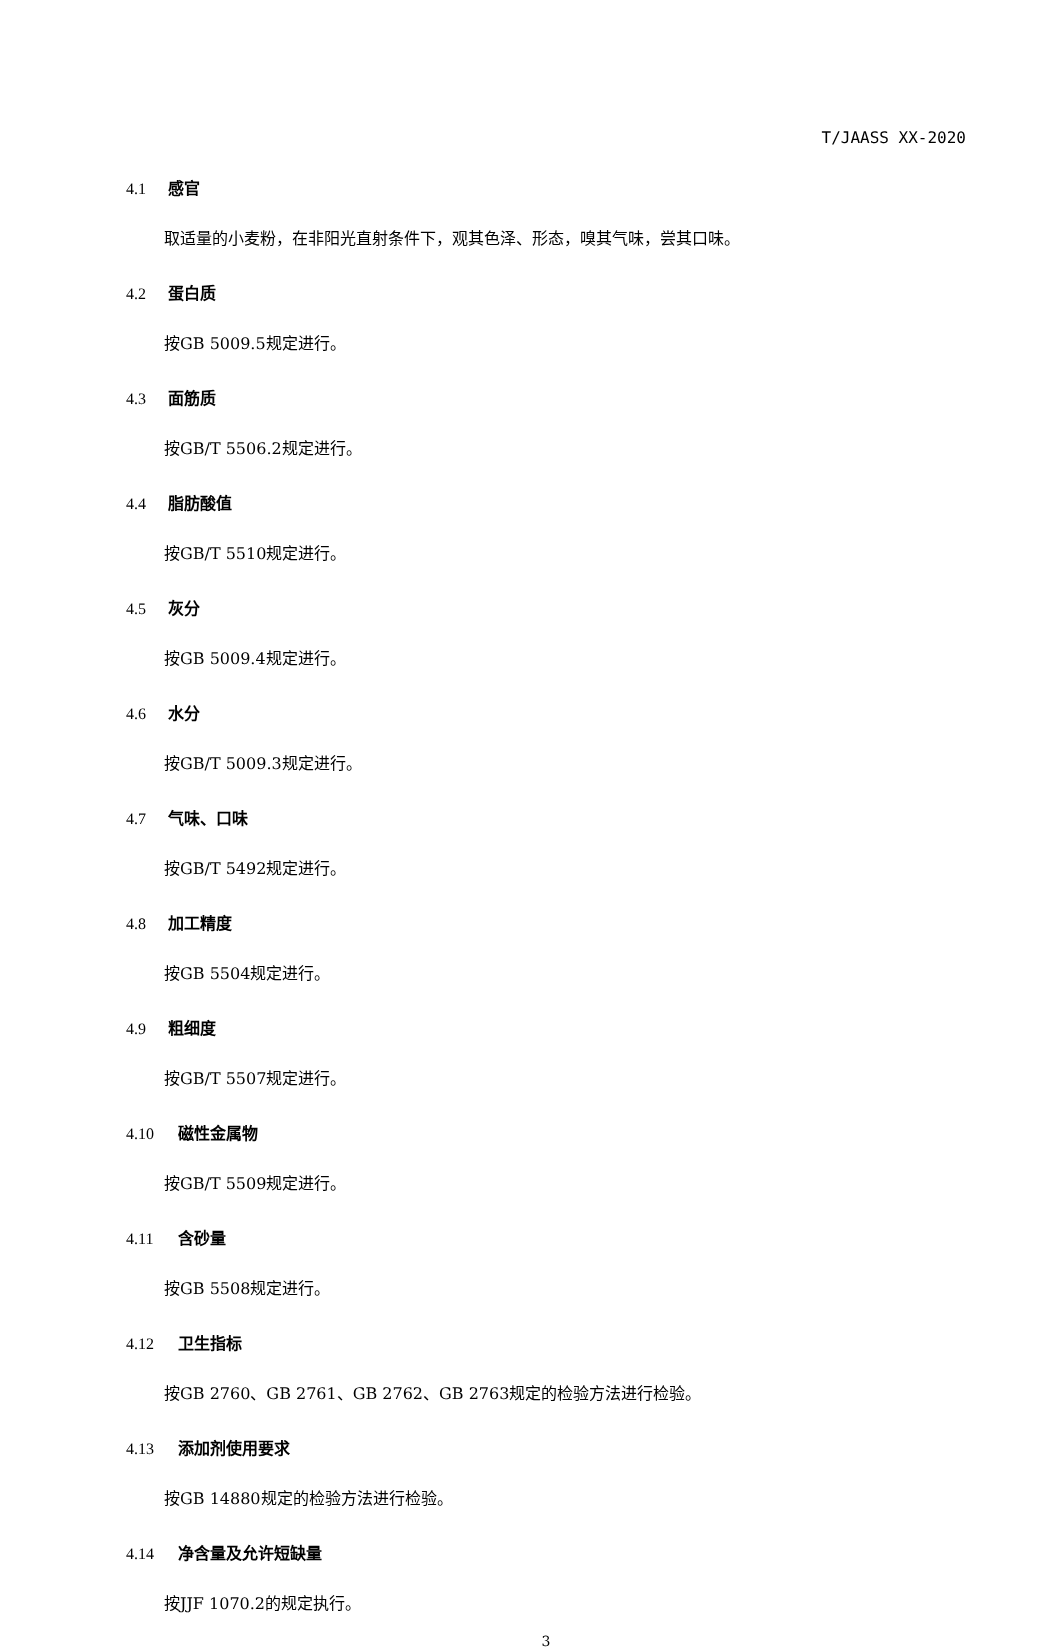T/JAASS XX-2020
4.1 感官
取适量的小麦粉，在非阳光直射条件下，观其色泽、形态，嗅其气味，尝其口味。
4.2 蛋白质
按GB 5009.5规定进行。
4.3 面筋质
按GB/T 5506.2规定进行。
4.4 脂肪酸值
按GB/T 5510规定进行。
4.5 灰分
按GB 5009.4规定进行。
4.6 水分
按GB/T 5009.3规定进行。
4.7 气味、口味
按GB/T 5492规定进行。
4.8 加工精度
按GB 5504规定进行。
4.9 粗细度
按GB/T 5507规定进行。
4.10 磁性金属物
按GB/T 5509规定进行。
4.11 含砂量
按GB 5508规定进行。
4.12 卫生指标
按GB 2760、GB 2761、GB 2762、GB 2763规定的检验方法进行检验。
4.13 添加剂使用要求
按GB 14880规定的检验方法进行检验。
4.14 净含量及允许短缺量
按JJF 1070.2的规定执行。
3